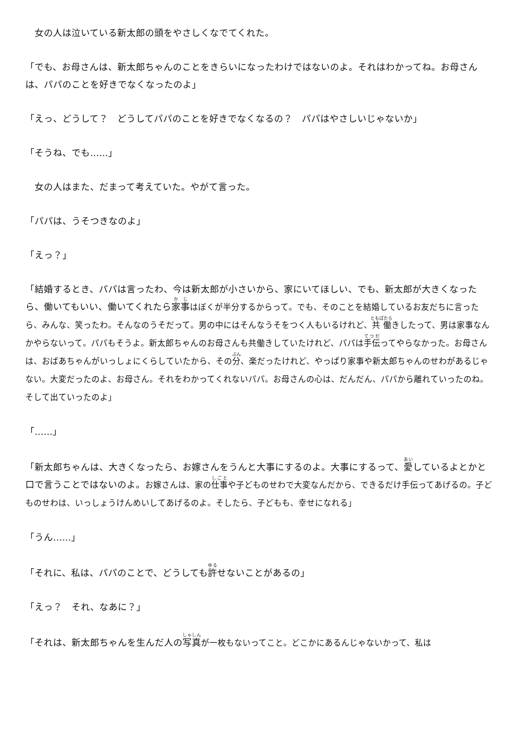女の人は泣いている新太郎の頭をやさしくなでてくれた。
「でも、お母さんは、新太郎ちゃんのことをきらいになったわけではないのよ。それはわかってね。お母さんは、パパのことを好きでなくなったのよ」
「えっ、どうして？　どうしてパパのことを好きでなくなるの？　パパはやさしいじゃないか」
「そうね、でも……」
　女の人はまた、だまって考えていた。やがて言った。
「パパは、うそつきなのよ」
「えっ？」
「結婚するとき、パパは言ったわ、今は新太郎が小さいから、家にいてほしい、でも、新太郎が大きくなったら、働いてもいい、働いてくれたら家事はぼくが半分するからって。でも、そのことを結婚しているお友だちに言ったら、みんな、笑ったわ。そんなのうそだって。男の中にはそんなうそをつく人もいるけれど、共働きしたって、男は家事なんかやらないって。パパもそうよ。新太郎ちゃんのお母さんも共働きしていたけれど、パパは手伝ってやらなかった。お母さんは、おばあちゃんがいっしょにくらしていたから、その分、楽だったけれど、やっぱり家事や新太郎ちゃんのせわがあるじゃない。大変だったのよ、お母さん。それをわかってくれないパパ。お母さんの心は、だんだん、パパから離れていったのね。そして出ていったのよ」
「……」
「新太郎ちゃんは、大きくなったら、お嫁さんをうんと大事にするのよ。大事にするって、愛しているよとかと口で言うことではないのよ。お嫁さんは、家の仕事や子どものせわで大変なんだから、できるだけ手伝ってあげるの。子どものせわは、いっしょうけんめいしてあげるのよ。そしたら、子どもも、幸せになれる」
「うん……」
「それに、私は、パパのことで、どうしても許せないことがあるの」
「えっ？　それ、なあに？」
「それは、新太郎ちゃんを生んだ人の写真が一枚もないってこと。どこかにあるんじゃないかって、私は